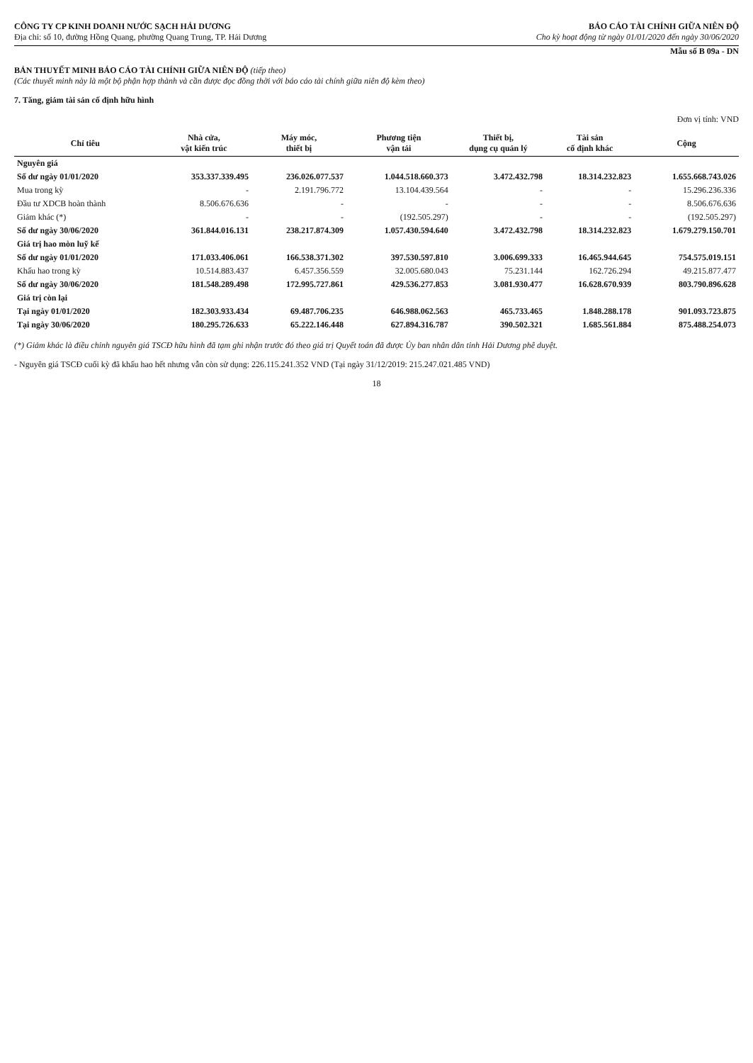CÔNG TY CP KINH DOANH NƯỚC SẠCH HẢI DƯƠNG
Địa chỉ: số 10, đường Hồng Quang, phường Quang Trung, TP. Hải Dương
BÁO CÁO TÀI CHÍNH GIỮA NIÊN ĐỘ
Cho kỳ hoạt động từ ngày 01/01/2020 đến ngày 30/06/2020
Mẫu số B 09a - DN
BẢN THUYẾT MINH BÁO CÁO TÀI CHÍNH GIỮA NIÊN ĐỘ (tiếp theo)
(Các thuyết minh này là một bộ phận hợp thành và cần được đọc đồng thời với báo cáo tài chính giữa niên độ kèm theo)
7. Tăng, giảm tài sản cố định hữu hình
Đơn vị tính: VND
| Chỉ tiêu | Nhà cửa, vật kiến trúc | Máy móc, thiết bị | Phương tiện vận tải | Thiết bị, dụng cụ quản lý | Tài sản cố định khác | Cộng |
| --- | --- | --- | --- | --- | --- | --- |
| Nguyên giá | | | | | | |
| Số dư ngày 01/01/2020 | 353.337.339.495 | 236.026.077.537 | 1.044.518.660.373 | 3.472.432.798 | 18.314.232.823 | 1.655.668.743.026 |
| Mua trong kỳ | - | 2.191.796.772 | 13.104.439.564 | - | - | 15.296.236.336 |
| Đầu tư XDCB hoàn thành | 8.506.676.636 | - | - | - | - | 8.506.676.636 |
| Giảm khác (*) | - | - | (192.505.297) | - | - | (192.505.297) |
| Số dư ngày 30/06/2020 | 361.844.016.131 | 238.217.874.309 | 1.057.430.594.640 | 3.472.432.798 | 18.314.232.823 | 1.679.279.150.701 |
| Giá trị hao mòn luỹ kế | | | | | | |
| Số dư ngày 01/01/2020 | 171.033.406.061 | 166.538.371.302 | 397.530.597.810 | 3.006.699.333 | 16.465.944.645 | 754.575.019.151 |
| Khấu hao trong kỳ | 10.514.883.437 | 6.457.356.559 | 32.005.680.043 | 75.231.144 | 162.726.294 | 49.215.877.477 |
| Số dư ngày 30/06/2020 | 181.548.289.498 | 172.995.727.861 | 429.536.277.853 | 3.081.930.477 | 16.628.670.939 | 803.790.896.628 |
| Giá trị còn lại | | | | | | |
| Tại ngày 01/01/2020 | 182.303.933.434 | 69.487.706.235 | 646.988.062.563 | 465.733.465 | 1.848.288.178 | 901.093.723.875 |
| Tại ngày 30/06/2020 | 180.295.726.633 | 65.222.146.448 | 627.894.316.787 | 390.502.321 | 1.685.561.884 | 875.488.254.073 |
(*) Giảm khác là điều chỉnh nguyên giá TSCĐ hữu hình đã tạm ghi nhận trước đó theo giá trị Quyết toán đã được Ủy ban nhân dân tỉnh Hải Dương phê duyệt.
- Nguyên giá TSCĐ cuối kỳ đã khấu hao hết nhưng vẫn còn sử dụng: 226.115.241.352 VND (Tại ngày 31/12/2019: 215.247.021.485 VND)
18